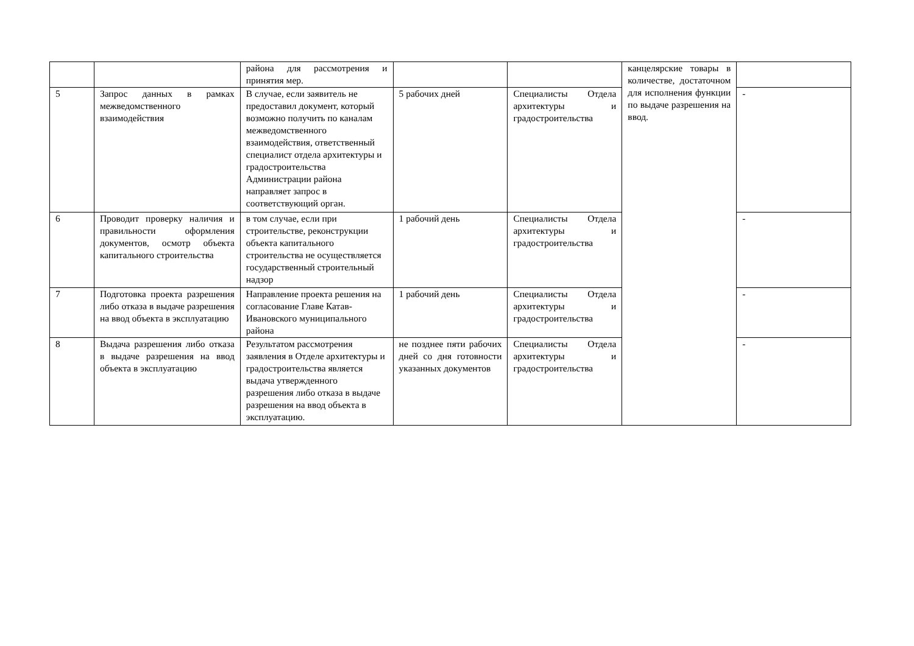| | | района для рассмотрения и принятия мер. | | | канцелярские товары в количестве, достаточном для исполнения функции по выдаче разрешения на ввод. | |
| 5 | Запрос данных в рамках межведомственного взаимодействия | В случае, если заявитель не предоставил документ, который возможно получить по каналам межведомственного взаимодействия, ответственный специалист отдела архитектуры и градостроительства Администрации района направляет запрос в соответствующий орган. | 5 рабочих дней | Специалисты Отдела архитектуры и градостроительства | | - |
| 6 | Проводит проверку наличия и правильности оформления документов, осмотр объекта капитального строительства | в том случае, если при строительстве, реконструкции объекта капитального строительства не осуществляется государственный строительный надзор | 1 рабочий день | Специалисты Отдела архитектуры и градостроительства | | - |
| 7 | Подготовка проекта разрешения либо отказа в выдаче разрешения на ввод объекта в эксплуатацию | Направление проекта решения на согласование Главе Катав-Ивановского муниципального района | 1 рабочий день | Специалисты Отдела архитектуры и градостроительства | | - |
| 8 | Выдача разрешения либо отказа в выдаче разрешения на ввод объекта в эксплуатацию | Результатом рассмотрения заявления в Отделе архитектуры и градостроительства является выдача утвержденного разрешения либо отказа в выдаче разрешения на ввод объекта в эксплуатацию. | не позднее пяти рабочих дней со дня готовности указанных документов | Специалисты Отдела архитектуры и градостроительства | | - |